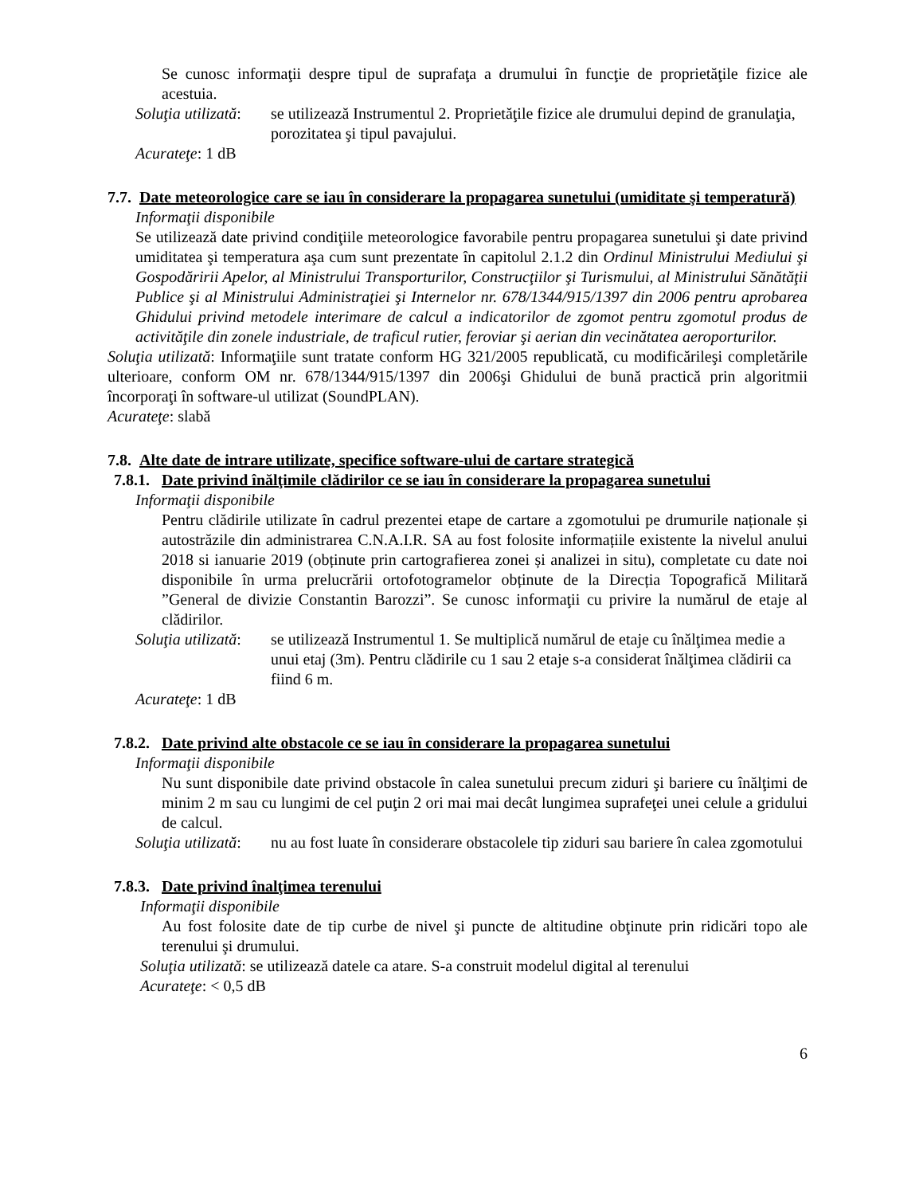Se cunosc informaţii despre tipul de suprafaţa a drumului în funcţie de proprietăţile fizice ale acestuia.
Soluţia utilizată: se utilizează Instrumentul 2. Proprietăţile fizice ale drumului depind de granulaţia, porozitatea şi tipul pavajului.
Acurateţe: 1 dB
7.7. Date meteorologice care se iau în considerare la propagarea sunetului (umiditate şi temperatură)
Informaţii disponibile
Se utilizează date privind condiţiile meteorologice favorabile pentru propagarea sunetului şi date privind umiditatea şi temperatura aşa cum sunt prezentate în capitolul 2.1.2 din Ordinul Ministrului Mediului şi Gospodăririi Apelor, al Ministrului Transporturilor, Construcţiilor şi Turismului, al Ministrului Sănătăţii Publice şi al Ministrului Administraţiei şi Internelor nr. 678/1344/915/1397 din 2006 pentru aprobarea Ghidului privind metodele interimare de calcul a indicatorilor de zgomot pentru zgomotul produs de activităţile din zonele industriale, de traficul rutier, feroviar şi aerian din vecinătatea aeroporturilor.
Soluţia utilizată: Informaţiile sunt tratate conform HG 321/2005 republicată, cu modificărileşi completările ulterioare, conform OM nr. 678/1344/915/1397 din 2006şi Ghidului de bună practică prin algoritmii încorporaţi în software-ul utilizat (SoundPLAN).
Acurateţe: slabă
7.8. Alte date de intrare utilizate, specifice software-ului de cartare strategică
7.8.1. Date privind înălţimile clădirilor ce se iau în considerare la propagarea sunetului
Informaţii disponibile
Pentru clădirile utilizate în cadrul prezentei etape de cartare a zgomotului pe drumurile naționale și autostrăzile din administrarea C.N.A.I.R. SA au fost folosite informațiile existente la nivelul anului 2018 si ianuarie 2019 (obținute prin cartografierea zonei și analizei in situ), completate cu date noi disponibile în urma prelucrării ortofotogramelor obținute de la Direcția Topografică Militară ”General de divizie Constantin Barozzi”. Se cunosc informaţii cu privire la numărul de etaje al clădirilor.
Soluţia utilizată: se utilizează Instrumentul 1. Se multiplică numărul de etaje cu înălţimea medie a unui etaj (3m). Pentru clădirile cu 1 sau 2 etaje s-a considerat înălţimea clădirii ca fiind 6 m.
Acurateţe: 1 dB
7.8.2. Date privind alte obstacole ce se iau în considerare la propagarea sunetului
Informaţii disponibile
Nu sunt disponibile date privind obstacole în calea sunetului precum ziduri şi bariere cu înălţimi de minim 2 m sau cu lungimi de cel puţin 2 ori mai mai decât lungimea suprafeţei unei celule a gridului de calcul.
Soluţia utilizată: nu au fost luate în considerare obstacolele tip ziduri sau bariere în calea zgomotului
7.8.3. Date privind înalţimea terenului
Informaţii disponibile
Au fost folosite date de tip curbe de nivel şi puncte de altitudine obţinute prin ridicări topo ale terenului şi drumului.
Soluţia utilizată: se utilizează datele ca atare. S-a construit modelul digital al terenului
Acurateţe: < 0,5 dB
6